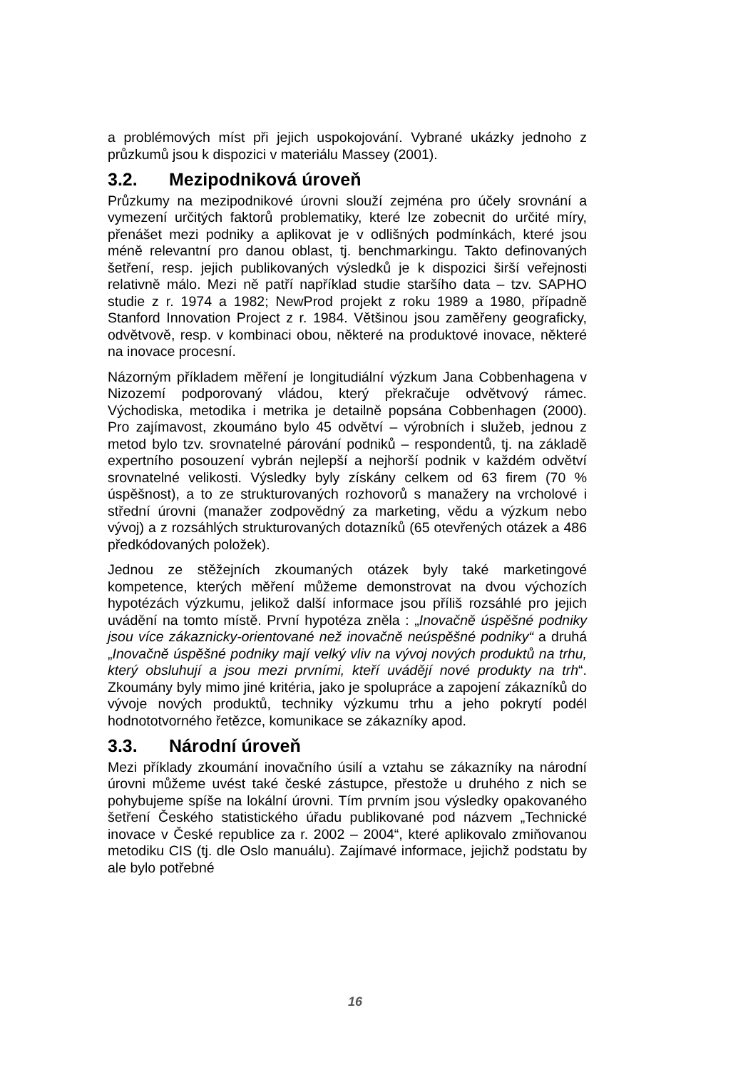a problémových míst při jejich uspokojování. Vybrané ukázky jednoho z průzkumů jsou k dispozici v materiálu Massey (2001).
3.2. Mezipodniková úroveň
Průzkumy na mezipodnikové úrovni slouží zejména pro účely srovnání a vymezení určitých faktorů problematiky, které lze zobecnit do určité míry, přenášet mezi podniky a aplikovat je v odlišných podmínkách, které jsou méně relevantní pro danou oblast, tj. benchmarkingu. Takto definovaných šetření, resp. jejich publikovaných výsledků je k dispozici širší veřejnosti relativně málo. Mezi ně patří například studie staršího data – tzv. SAPHO studie z r. 1974 a 1982; NewProd projekt z roku 1989 a 1980, případně Stanford Innovation Project z r. 1984. Většinou jsou zaměřeny geograficky, odvětvově, resp. v kombinaci obou, některé na produktové inovace, některé na inovace procesní.
Názorným příkladem měření je longitudiální výzkum Jana Cobbenhagena v Nizozemí podporovaný vládou, který překračuje odvětvový rámec. Východiska, metodika i metrika je detailně popsána Cobbenhagen (2000). Pro zajímavost, zkoumáno bylo 45 odvětví – výrobních i služeb, jednou z metod bylo tzv. srovnatelné párování podniků – respondentů, tj. na základě expertního posouzení vybrán nejlepší a nejhorší podnik v každém odvětví srovnatelné velikosti. Výsledky byly získány celkem od 63 firem (70 % úspěšnost), a to ze strukturovaných rozhovorů s manažery na vrcholové i střední úrovni (manažer zodpovědný za marketing, vědu a výzkum nebo vývoj) a z rozsáhlých strukturovaných dotazníků (65 otevřených otázek a 486 předkódovaných položek).
Jednou ze stěžejních zkoumaných otázek byly také marketingové kompetence, kterých měření můžeme demonstrovat na dvou výchozích hypotézách výzkumu, jelikož další informace jsou příliš rozsáhlé pro jejich uvádění na tomto místě. První hypotéza zněla : „Inovačně úspěšné podniky jsou více zákaznicky-orientované než inovačně neúspěšné podniky“ a druhá „Inovačně úspěšné podniky mají velký vliv na vývoj nových produktů na trhu, který obsluhují a jsou mezi prvními, kteří uvádějí nové produkty na trh“. Zkoumány byly mimo jiné kritéria, jako je spolupráce a zapojení zákazníků do vývoje nových produktů, techniky výzkumu trhu a jeho pokrytí podél hodnototvorného řetězce, komunikace se zákazníky apod.
3.3. Národní úroveň
Mezi příklady zkoumání inovačního úsilí a vztahu se zákazníky na národní úrovni můžeme uvést také české zástupce, přestože u druhého z nich se pohybujeme spíše na lokální úrovni. Tím prvním jsou výsledky opakovaného šetření Českého statistického úřadu publikované pod názvem „Technické inovace v České republice za r. 2002 – 2004“, které aplikovalo zmiňovanou metodiku CIS (tj. dle Oslo manuálu). Zajímavé informace, jejichž podstatu by ale bylo potřebné
16